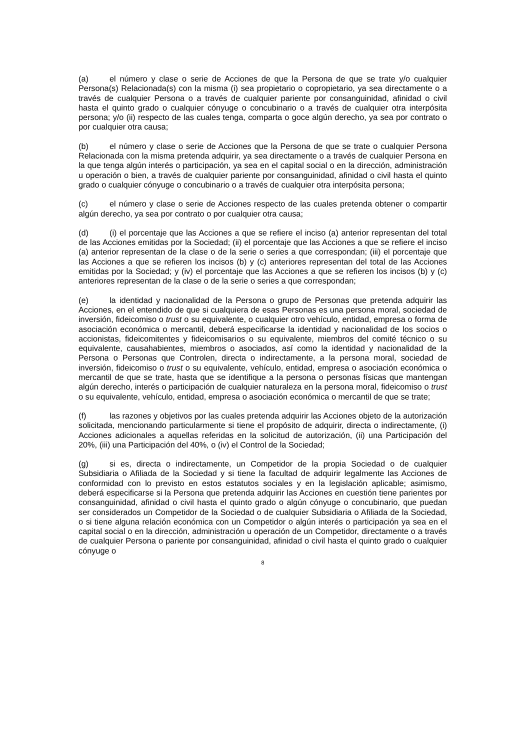(a) el número y clase o serie de Acciones de que la Persona de que se trate y/o cualquier Persona(s) Relacionada(s) con la misma (i) sea propietario o copropietario, ya sea directamente o a través de cualquier Persona o a través de cualquier pariente por consanguinidad, afinidad o civil hasta el quinto grado o cualquier cónyuge o concubinario o a través de cualquier otra interpósita persona; y/o (ii) respecto de las cuales tenga, comparta o goce algún derecho, ya sea por contrato o por cualquier otra causa;
(b) el número y clase o serie de Acciones que la Persona de que se trate o cualquier Persona Relacionada con la misma pretenda adquirir, ya sea directamente o a través de cualquier Persona en la que tenga algún interés o participación, ya sea en el capital social o en la dirección, administración u operación o bien, a través de cualquier pariente por consanguinidad, afinidad o civil hasta el quinto grado o cualquier cónyuge o concubinario o a través de cualquier otra interpósita persona;
(c) el número y clase o serie de Acciones respecto de las cuales pretenda obtener o compartir algún derecho, ya sea por contrato o por cualquier otra causa;
(d) (i) el porcentaje que las Acciones a que se refiere el inciso (a) anterior representan del total de las Acciones emitidas por la Sociedad; (ii) el porcentaje que las Acciones a que se refiere el inciso (a) anterior representan de la clase o de la serie o series a que correspondan; (iii) el porcentaje que las Acciones a que se refieren los incisos (b) y (c) anteriores representan del total de las Acciones emitidas por la Sociedad; y (iv) el porcentaje que las Acciones a que se refieren los incisos (b) y (c) anteriores representan de la clase o de la serie o series a que correspondan;
(e) la identidad y nacionalidad de la Persona o grupo de Personas que pretenda adquirir las Acciones, en el entendido de que si cualquiera de esas Personas es una persona moral, sociedad de inversión, fideicomiso o trust o su equivalente, o cualquier otro vehículo, entidad, empresa o forma de asociación económica o mercantil, deberá especificarse la identidad y nacionalidad de los socios o accionistas, fideicomitentes y fideicomisarios o su equivalente, miembros del comité técnico o su equivalente, causahabientes, miembros o asociados, así como la identidad y nacionalidad de la Persona o Personas que Controlen, directa o indirectamente, a la persona moral, sociedad de inversión, fideicomiso o trust o su equivalente, vehículo, entidad, empresa o asociación económica o mercantil de que se trate, hasta que se identifique a la persona o personas físicas que mantengan algún derecho, interés o participación de cualquier naturaleza en la persona moral, fideicomiso o trust o su equivalente, vehículo, entidad, empresa o asociación económica o mercantil de que se trate;
(f) las razones y objetivos por las cuales pretenda adquirir las Acciones objeto de la autorización solicitada, mencionando particularmente si tiene el propósito de adquirir, directa o indirectamente, (i) Acciones adicionales a aquellas referidas en la solicitud de autorización, (ii) una Participación del 20%, (iii) una Participación del 40%, o (iv) el Control de la Sociedad;
(g) si es, directa o indirectamente, un Competidor de la propia Sociedad o de cualquier Subsidiaria o Afiliada de la Sociedad y si tiene la facultad de adquirir legalmente las Acciones de conformidad con lo previsto en estos estatutos sociales y en la legislación aplicable; asimismo, deberá especificarse si la Persona que pretenda adquirir las Acciones en cuestión tiene parientes por consanguinidad, afinidad o civil hasta el quinto grado o algún cónyuge o concubinario, que puedan ser considerados un Competidor de la Sociedad o de cualquier Subsidiaria o Afiliada de la Sociedad, o si tiene alguna relación económica con un Competidor o algún interés o participación ya sea en el capital social o en la dirección, administración u operación de un Competidor, directamente o a través de cualquier Persona o pariente por consanguinidad, afinidad o civil hasta el quinto grado o cualquier cónyuge o
8